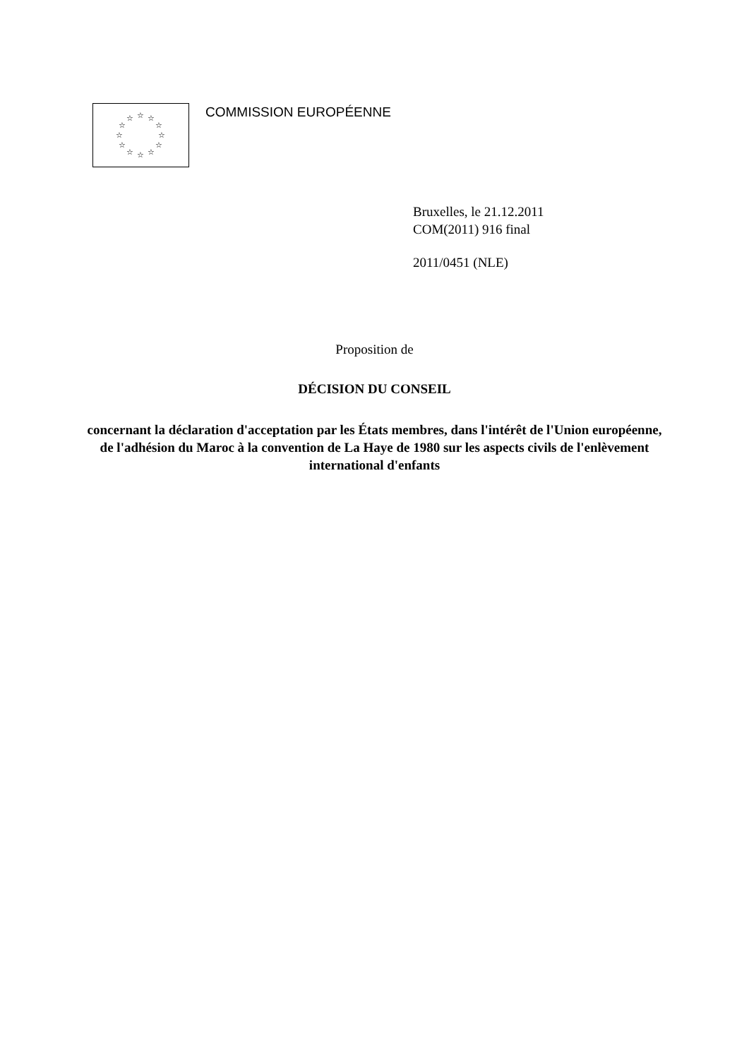☆
☆
☆
☆
☆
☆
☆
☆
☆
☆
☆
☆
COMMISSION EUROPÉENNE
Bruxelles, le 21.12.2011
COM(2011) 916 final
2011/0451 (NLE)
Proposition de
DÉCISION DU CONSEIL
concernant la déclaration d'acceptation par les États membres, dans l'intérêt de l'Union européenne, de l'adhésion du Maroc à la convention de La Haye de 1980 sur les aspects civils de l'enlèvement international d'enfants